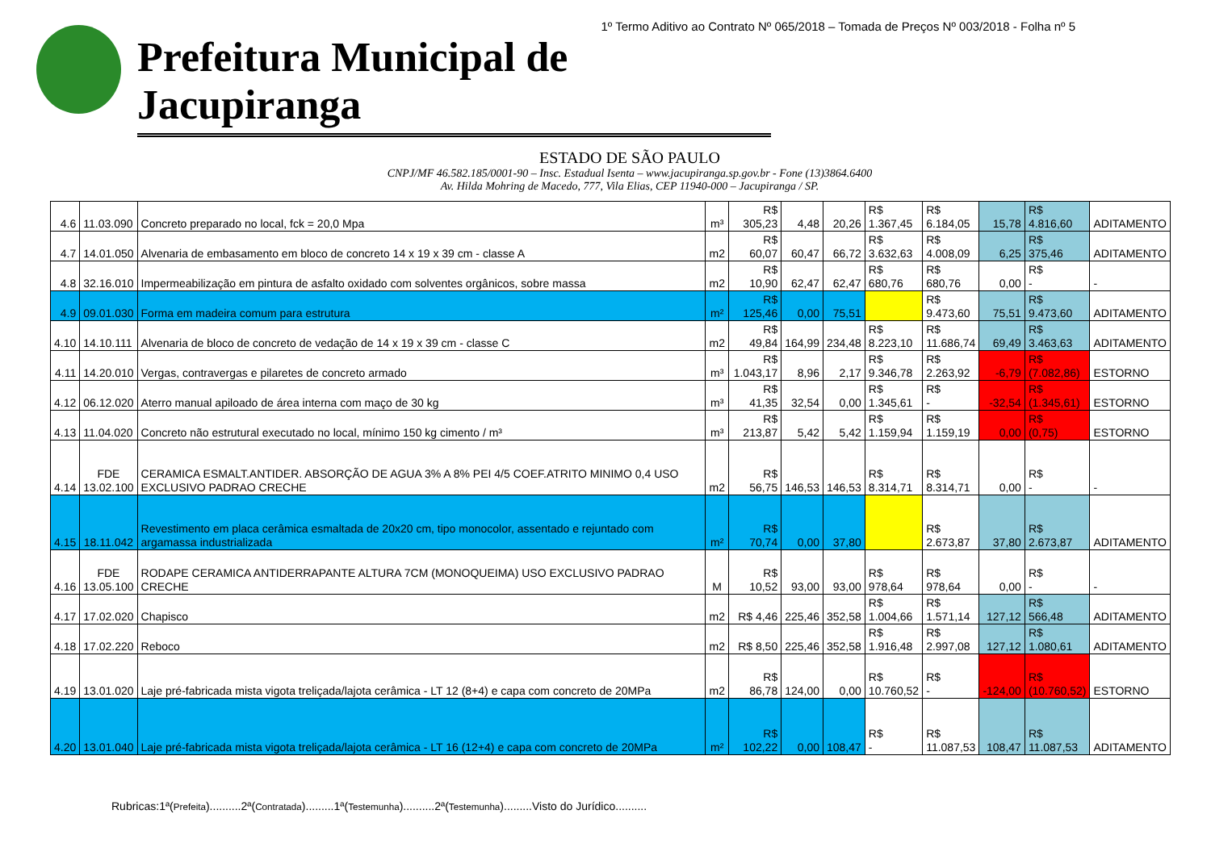1º Termo Aditivo ao Contrato Nº 065/2018 – Tomada de Preços Nº 003/2018 - Folha nº 5
Prefeitura Municipal de Jacupiranga
ESTADO DE SÃO PAULO
CNPJ/MF 46.582.185/0001-90 – Insc. Estadual Isenta – www.jacupiranga.sp.gov.br - Fone (13)3864.6400
Av. Hilda Mohring de Macedo, 777, Vila Elias, CEP 11940-000 – Jacupiranga / SP.
| 4.6 | 11.03.090 | Concreto preparado no local, fck = 20,0 Mpa | m³ | R$ 305,23 | 4,48 | 20,26 | R$ 1.367,45 | R$ 6.184,05 | 15,78 | R$ 4.816,60 | ADITAMENTO |
| 4.7 | 14.01.050 | Alvenaria de embasamento em bloco de concreto 14 x 19 x 39 cm - classe A | m2 | R$ 60,07 | 60,47 | 66,72 | R$ 3.632,63 | R$ 4.008,09 | 6,25 | R$ 375,46 | ADITAMENTO |
| 4.8 | 32.16.010 | Impermeabilização em pintura de asfalto oxidado com solventes orgânicos, sobre massa | m2 | R$ 10,90 | 62,47 | 62,47 | R$ 680,76 | R$ 680,76 | 0,00 | R$ - | - |
| 4.9 | 09.01.030 | Forma em madeira comum para estrutura | m² | R$ 125,46 | 0,00 | 75,51 | | R$ 9.473,60 | 75,51 | R$ 9.473,60 | ADITAMENTO |
| 4.10 | 14.10.111 | Alvenaria de bloco de concreto de vedação de 14 x 19 x 39 cm - classe C | m2 | R$ 49,84 | 164,99 | 234,48 | R$ 8.223,10 | R$ 11.686,74 | 69,49 | R$ 3.463,63 | ADITAMENTO |
| 4.11 | 14.20.010 | Vergas, contravergas e pilaretes de concreto armado | m³ | R$ 1.043,17 | 8,96 | 2,17 | R$ 9.346,78 | R$ 2.263,92 | -6,79 | R$ (7.082,86) | ESTORNO |
| 4.12 | 06.12.020 | Aterro manual apiloado de área interna com maço de 30 kg | m³ | R$ 41,35 | 32,54 | 0,00 | R$ 1.345,61 | R$ - | -32,54 | R$ (1.345,61) | ESTORNO |
| 4.13 | 11.04.020 | Concreto não estrutural executado no local, mínimo 150 kg cimento / m³ | m³ | R$ 213,87 | 5,42 | 5,42 | R$ 1.159,94 | R$ 1.159,19 | 0,00 | R$ (0,75) | ESTORNO |
| 4.14 | FDE 13.02.100 | CERAMICA ESMALT.ANTIDER. ABSORÇÃO DE AGUA 3% A 8% PEI 4/5 COEF.ATRITO MINIMO 0,4 USO EXCLUSIVO PADRAO CRECHE | m2 | R$ 56,75 | 146,53 | 146,53 | R$ 8.314,71 | R$ 8.314,71 | 0,00 | R$ - | - |
| 4.15 | 18.11.042 | Revestimento em placa cerâmica esmaltada de 20x20 cm, tipo monocolor, assentado e rejuntado com argamassa industrializada | m² | R$ 70,74 | 0,00 | 37,80 | | R$ 2.673,87 | 37,80 | R$ 2.673,87 | ADITAMENTO |
| 4.16 | FDE 13.05.100 | RODAPE CERAMICA ANTIDERRAPANTE ALTURA 7CM (MONOQUEIMA) USO EXCLUSIVO PADRAO CRECHE | M | R$ 10,52 | 93,00 | 93,00 | R$ 978,64 | R$ 978,64 | 0,00 | R$ - | - |
| 4.17 | 17.02.020 | Chapisco | m2 | R$ 4,46 | 225,46 | 352,58 | R$ 1.004,66 | R$ 1.571,14 | 127,12 | R$ 566,48 | ADITAMENTO |
| 4.18 | 17.02.220 | Reboco | m2 | R$ 8,50 | 225,46 | 352,58 | R$ 1.916,48 | R$ 2.997,08 | 127,12 | R$ 1.080,61 | ADITAMENTO |
| 4.19 | 13.01.020 | Laje pré-fabricada mista vigota treliçada/lajota cerâmica - LT 12 (8+4) e capa com concreto de 20MPa | m2 | R$ 86,78 | 124,00 | 0,00 | R$ 10.760,52 | R$ - | -124,00 | R$ (10.760,52) | ESTORNO |
| 4.20 | 13.01.040 | Laje pré-fabricada mista vigota treliçada/lajota cerâmica - LT 16 (12+4) e capa com concreto de 20MPa | m² | R$ 102,22 | 0,00 | 108,47 | R$ - | R$ 11.087,53 | 108,47 | R$ 11.087,53 | ADITAMENTO |
Rubricas:1ª(Prefeita)..........2ª(Contratada).........1ª(Testemunha)..........2ª(Testemunha).........Visto do Jurídico..........